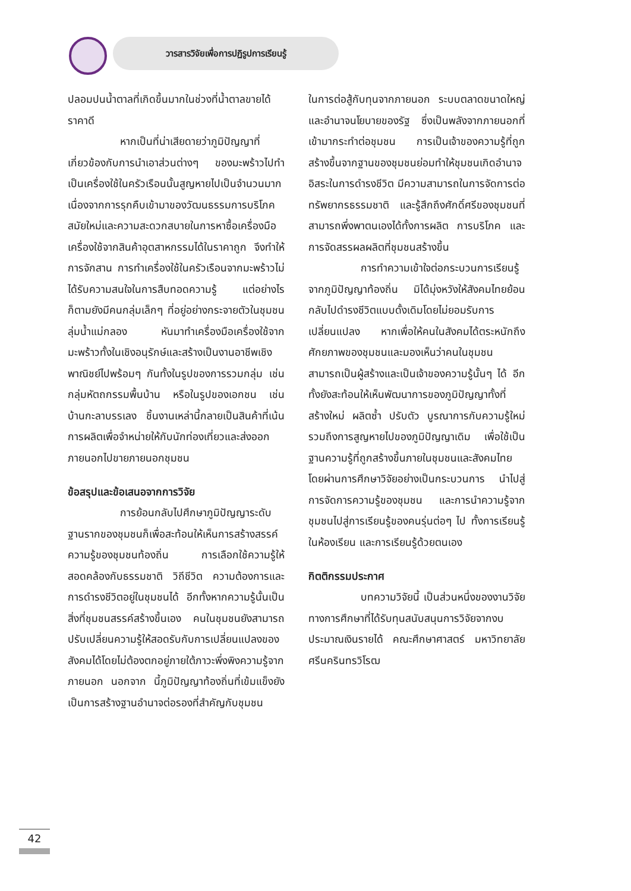วารสารวิจัยเพื่อการปฏิรูปการเรียนรู้
ปลอมปนน้ำตาลที่เกิดขึ้นมากในช่วงที่น้ำตาลขายได้ราคาดี
หากเป็นที่น่าเสียดายว่าภูมิปัญญาที่เกี่ยวข้องกับการนำเอาส่วนต่างๆ ของมะพร้าวไปทำเป็นเครื่องใช้ในครัวเรือนนั้นสูญหายไปเป็นจำนวนมาก เนื่องจากการรุกคืบเข้ามาของวัฒนธรรมการบริโภคสมัยใหม่และความสะดวกสบายในการหาซื้อเครื่องมือเครื่องใช้จากสินค้าอุตสาหกรรมได้ในราคาถูก จึงทำให้การจักสาน การทำเครื่องใช้ในครัวเรือนจากมะพร้าวไม่ได้รับความสนใจในการสืบทอดความรู้ แต่อย่างไรก็ตามยังมีคนกลุ่มเล็กๆ ที่อยู่อย่างกระจายตัวในชุมชนลุ่มน้ำแม่กลอง หันมาทำเครื่องมือเครื่องใช้จากมะพร้าวทั้งในเชิงอนุรักษ์และสร้างเป็นงานอาชีพเชิงพาณิชย์ไปพร้อมๆ กันทั้งในรูปของการรวมกลุ่ม เช่น กลุ่มหัตถกรรมพื้นบ้าน หรือในรูปของเอกชน เช่น บ้านกะลาบรรเลง ชิ้นงานเหล่านี้กลายเป็นสินค้าที่เน้นการผลิตเพื่อจำหน่ายให้กับนักท่องเที่ยวและส่งออกภายนอกไปขายภายนอกชุมชน
ข้อสรุปและข้อเสนอจากการวิจัย
การย้อนกลับไปศึกษาภูมิปัญญาระดับฐานรากของชุมชนก็เพื่อสะท้อนให้เห็นการสร้างสรรค์ความรู้ของชุมชนท้องถิ่น การเลือกใช้ความรู้ให้สอดคล้องกับธรรมชาติ วิถีชีวิต ความต้องการและการดำรงชีวิตอยู่ในชุมชนได้ อีกทั้งหากความรู้นั้นเป็นสิ่งที่ชุมชนสรรค์สร้างขึ้นเอง คนในชุมชนยังสามารถปรับเปลี่ยนความรู้ให้สอดรับกับการเปลี่ยนแปลงของสังคมได้โดยไม่ต้องตกอยู่ภายใต้ภาวะพึ่งพิงความรู้จากภายนอก นอกจาก นี้ภูมิปัญญาท้องถิ่นที่เข้มแข็งยังเป็นการสร้างฐานอำนาจต่อรองที่สำคัญกับชุมชน
ในการต่อสู้กับทุนจากภายนอก ระบบตลาดขนาดใหญ่ และอำนาจนโยบายของรัฐ ซึ่งเป็นพลังจากภายนอกที่เข้ามากระทำต่อชุมชน การเป็นเจ้าของความรู้ที่ถูกสร้างขึ้นจากฐานของชุมชนย่อมทำให้ชุมชนเกิดอำนาจอิสระในการดำรงชีวิต มีความสามารถในการจัดการต่อทรัพยากรธรรมชาติ และรู้สึกถึงศักดิ์ศรีของชุมชนที่สามารถพึ่งพาตนเองได้ทั้งการผลิต การบริโภค และการจัดสรรผลผลิตที่ชุมชนสร้างขึ้น
การทำความเข้าใจต่อกระบวนการเรียนรู้จากภูมิปัญญาท้องถิ่น มิได้มุ่งหวังให้สังคมไทยย้อนกลับไปดำรงชีวิตแบบดั้งเดิมโดยไม่ยอมรับการเปลี่ยนแปลง หากเพื่อให้คนในสังคมได้ตระหนักถึงศักยภาพของชุมชนและมองเห็นว่าคนในชุมชนสามารถเป็นผู้สร้างและเป็นเจ้าของความรู้นั้นๆ ได้ อีกทั้งยังสะท้อนให้เห็นพัฒนาการของภูมิปัญญาทั้งที่สร้างใหม่ ผลิตซ้ำ ปรับตัว บูรณาการกับความรู้ใหม่ รวมถึงการสูญหายไปของภูมิปัญญาเดิม เพื่อใช้เป็นฐานความรู้ที่ถูกสร้างขึ้นภายในชุมชนและสังคมไทยโดยผ่านการศึกษาวิจัยอย่างเป็นกระบวนการ นำไปสู่การจัดการความรู้ของชุมชน และการนำความรู้จากชุมชนไปสู่การเรียนรู้ของคนรุ่นต่อๆ ไป ทั้งการเรียนรู้ในห้องเรียน และการเรียนรู้ด้วยตนเอง
กิตติกรรมประกาศ
บทความวิจัยนี้ เป็นส่วนหนึ่งของงานวิจัยทางการศึกษาที่ได้รับทุนสนับสนุนการวิจัยจากงบประมาณเงินรายได้ คณะศึกษาศาสตร์ มหาวิทยาลัยศรีนครินทรวิโรฒ
42